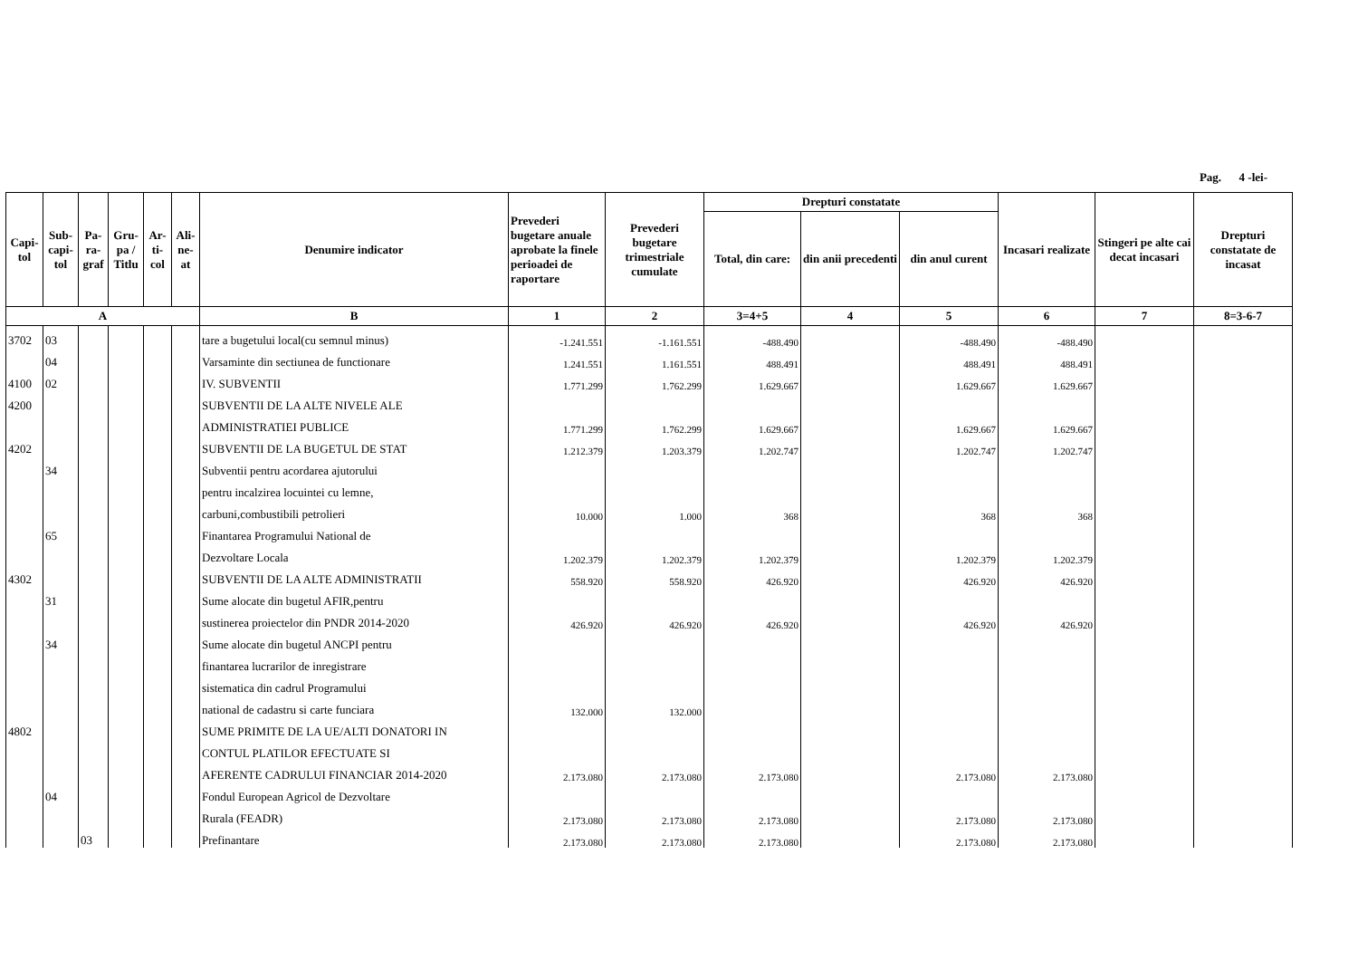Pag. 4 -lei-
| Capi-tol | Sub-capi-tol | Pa-ra-graf | Gru-pa / Titlu | Ar-ti-col | Ali-ne-at | Denumire indicator | Prevederi bugetare anuale aprobate la finele perioadei de raportare | Prevederi bugetare trimestriale cumulate | Drepturi constatate | | | Incasari realizate | Stingeri pe alte cai decat incasari | Drepturi constatate de incasat |
| --- | --- | --- | --- | --- | --- | --- | --- | --- | --- | --- | --- | --- | --- | --- |
| | | | | | | | | | Total, din care: | din anii precedenti | din anul curent | | | |
| A | | | | | | B | 1 | 2 | 3=4+5 | 4 | 5 | 6 | 7 | 8=3-6-7 |
| 3702 | 03 | | | | | tare a bugetului local(cu semnul minus) | -1.241.551 | -1.161.551 | -488.490 | | -488.490 | -488.490 | | |
| | 04 | | | | | Varsaminte din sectiunea de functionare | 1.241.551 | 1.161.551 | 488.491 | | 488.491 | 488.491 | | |
| 4100 | 02 | | | | | IV. SUBVENTII | 1.771.299 | 1.762.299 | 1.629.667 | | 1.629.667 | 1.629.667 | | |
| 4200 | | | | | | SUBVENTII DE LA ALTE NIVELE ALE | | | | | | | | |
| | | | | | | ADMINISTRATIEI PUBLICE | 1.771.299 | 1.762.299 | 1.629.667 | | 1.629.667 | 1.629.667 | | |
| 4202 | | | | | | SUBVENTII DE LA BUGETUL DE STAT | 1.212.379 | 1.203.379 | 1.202.747 | | 1.202.747 | 1.202.747 | | |
| | 34 | | | | | Subventii pentru acordarea ajutorului | | | | | | | | |
| | | | | | | pentru incalzirea locuintei cu lemne, | | | | | | | | |
| | | | | | | carbuni,combustibili petrolieri | 10.000 | 1.000 | 368 | | 368 | 368 | | |
| | 65 | | | | | Finantarea Programului National de | | | | | | | | |
| | | | | | | Dezvoltare Locala | 1.202.379 | 1.202.379 | 1.202.379 | | 1.202.379 | 1.202.379 | | |
| 4302 | | | | | | SUBVENTII DE LA ALTE ADMINISTRATII | 558.920 | 558.920 | 426.920 | | 426.920 | 426.920 | | |
| | 31 | | | | | Sume alocate din bugetul AFIR,pentru | | | | | | | | |
| | | | | | | sustinerea proiectelor din PNDR 2014-2020 | 426.920 | 426.920 | 426.920 | | 426.920 | 426.920 | | |
| | 34 | | | | | Sume alocate din bugetul ANCPI pentru | | | | | | | | |
| | | | | | | finantarea lucrarilor de inregistrare | | | | | | | | |
| | | | | | | sistematica din cadrul Programului | | | | | | | | |
| | | | | | | national de cadastru si carte funciara | 132.000 | 132.000 | | | | | | |
| 4802 | | | | | | SUME PRIMITE DE LA UE/ALTI DONATORI IN | | | | | | | | |
| | | | | | | CONTUL PLATILOR EFECTUATE SI | | | | | | | | |
| | | | | | | AFERENTE CADRULUI FINANCIAR 2014-2020 | 2.173.080 | 2.173.080 | 2.173.080 | | 2.173.080 | 2.173.080 | | |
| | 04 | | | | | Fondul European Agricol de Dezvoltare | | | | | | | | |
| | | | | | | Rurala (FEADR) | 2.173.080 | 2.173.080 | 2.173.080 | | 2.173.080 | 2.173.080 | | |
| | | 03 | | | | Prefinantare | 2.173.080 | 2.173.080 | 2.173.080 | | 2.173.080 | 2.173.080 | | |